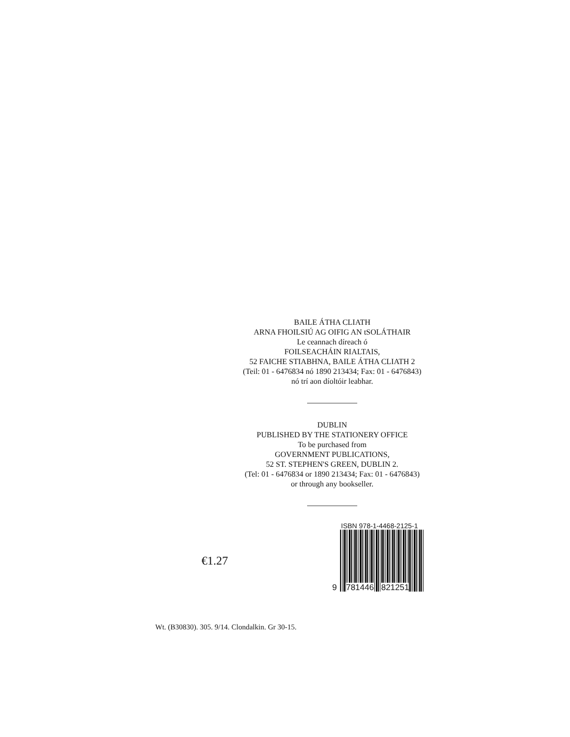BAILE ÁTHA CLIATH
ARNA FHOILSIÚ AG OIFIG AN tSOLÁTHAIR
Le ceannach díreach ó
FOILSEACHÁIN RIALTAIS,
52 FAICHE STIABHNA, BAILE ÁTHA CLIATH 2
(Teil: 01 - 6476834 nó 1890 213434; Fax: 01 - 6476843)
nó trí aon díoltóir leabhar.
DUBLIN
PUBLISHED BY THE STATIONERY OFFICE
To be purchased from
GOVERNMENT PUBLICATIONS,
52 ST. STEPHEN'S GREEN, DUBLIN 2.
(Tel: 01 - 6476834 or 1890 213434; Fax: 01 - 6476843)
or through any bookseller.
€1.27
ISBN 978-1-4468-2125-1
9 781446 821251
Wt. (B30830). 305. 9/14. Clondalkin. Gr 30-15.